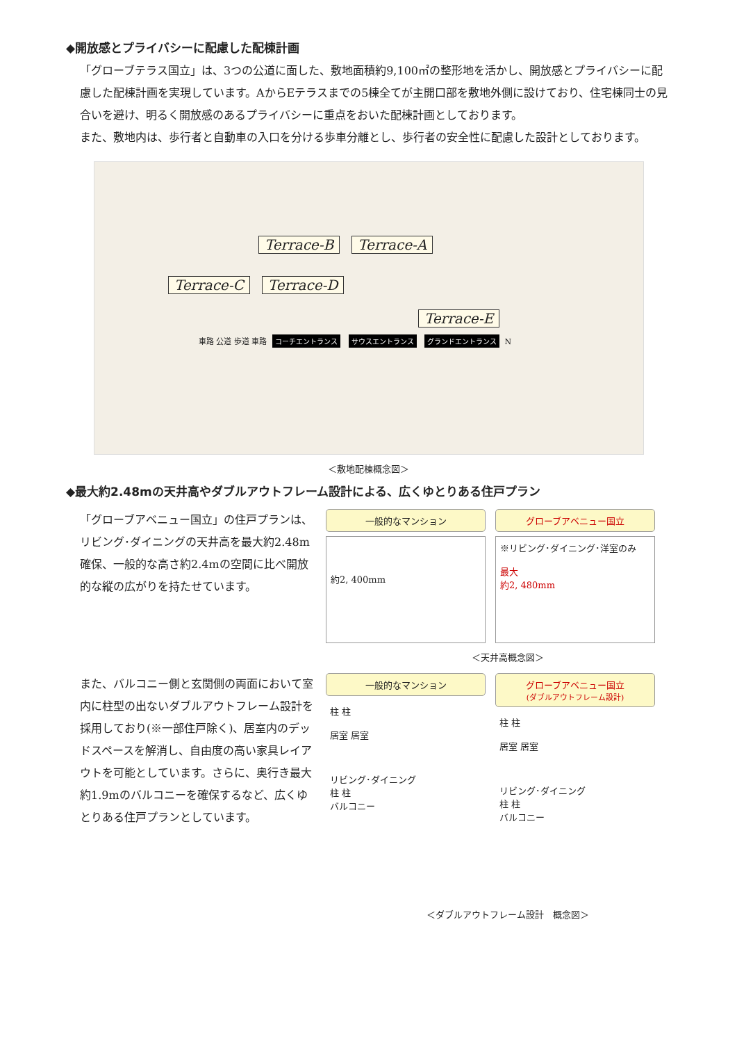◆開放感とプライバシーに配慮した配棟計画
「グローブテラス国立」は、3つの公道に面した、敷地面積約9,100㎡の整形地を活かし、開放感とプライバシーに配慮した配棟計画を実現しています。AからEテラスまでの5棟全てが主開口部を敷地外側に設けており、住宅棟同士の見合いを避け、明るく開放感のあるプライバシーに重点をおいた配棟計画としております。
また、敷地内は、歩行者と自動車の入口を分ける歩車分離とし、歩行者の安全性に配慮した設計としております。
Terrace-B Terrace-A
Terrace-C Terrace-D
Terrace-E
車路 公道 歩道 車路 コーチエントランス サウスエントランス グランドエントランス N
＜敷地配棟概念図＞
◆最大約2.48mの天井高やダブルアウトフレーム設計による、広くゆとりある住戸プラン
「グローブアベニュー国立」の住戸プランは、リビング･ダイニングの天井高を最大約2.48m確保、一般的な高さ約2.4mの空間に比べ開放的な縦の広がりを持たせています。
一般的なマンション
約2, 400mm
グローブアベニュー国立
※リビング･ダイニング･洋室のみ
最大
約2, 480mm
＜天井高概念図＞
また、バルコニー側と玄関側の両面において室内に柱型の出ないダブルアウトフレーム設計を採用しており(※一部住戸除く)、居室内のデッドスペースを解消し、自由度の高い家具レイアウトを可能としています。さらに、奥行き最大約1.9mのバルコニーを確保するなど、広くゆとりある住戸プランとしています。
一般的なマンション
柱 柱
居室 居室
リビング･ダイニング
柱 柱
バルコニー
グローブアベニュー国立
(ダブルアウトフレーム設計)
柱 柱
居室 居室
リビング･ダイニング
柱 柱
バルコニー
＜ダブルアウトフレーム設計　概念図＞